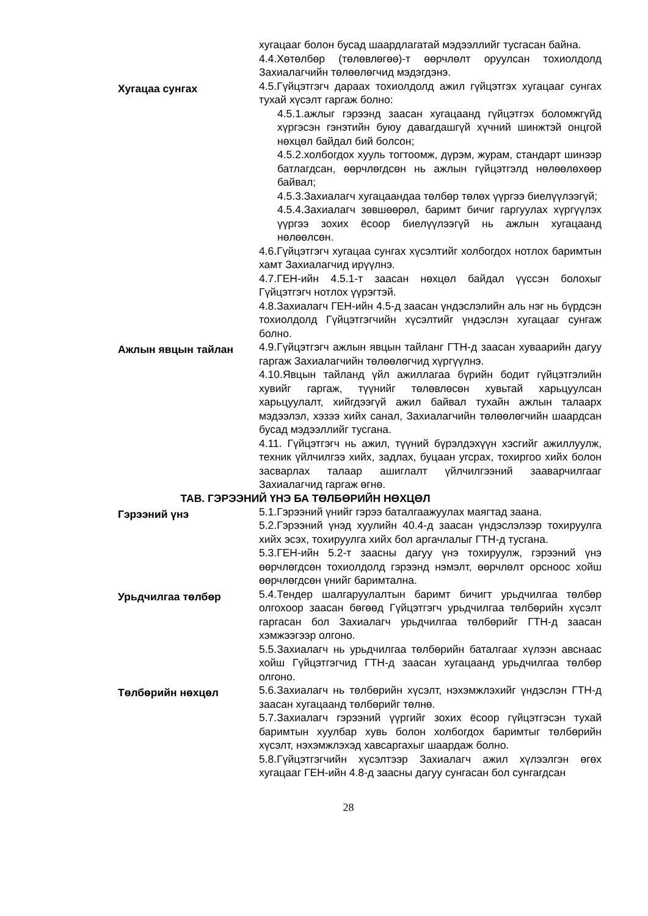хугацааг болон бусад шаардлагатай мэдээллийг тусгасан байна.
4.4.Хөтөлбөр (төлөвлөгөө)-т өөрчлөлт оруулсан тохиолдолд Захиалагчийн төлөөлөгчид мэдэгдэнэ.
Хугацаа сунгах
4.5.Гүйцэтгэгч дараах тохиолдолд ажил гүйцэтгэх хугацааг сунгах тухай хүсэлт гаргаж болно:
4.5.1.ажлыг гэрээнд заасан хугацаанд гүйцэтгэх боломжгүйд хүргэсэн гэнэтийн буюу давагдашгүй хүчний шинжтэй онцгой нөхцөл байдал бий болсон;
4.5.2.холбогдох хууль тогтоомж, дүрэм, журам, стандарт шинээр батлагдсан, өөрчлөгдсөн нь ажлын гүйцэтгэлд нөлөөлөхөөр байвал;
4.5.3.Захиалагч хугацаандаа төлбөр төлөх үүргээ биелүүлээгүй;
4.5.4.Захиалагч зөвшөөрөл, баримт бичиг гаргуулах хүргүүлэх үүргээ зохих ёсоор биелүүлээгүй нь ажлын хугацаанд нөлөөлсөн.
4.6.Гүйцэтгэгч хугацаа сунгах хүсэлтийг холбогдох нотлох баримтын хамт Захиалагчид ирүүлнэ.
4.7.ГЕН-ийн 4.5.1-т заасан нөхцөл байдал үүссэн болохыг Гүйцэтгэгч нотлох үүрэгтэй.
4.8.Захиалагч ГЕН-ийн 4.5-д заасан үндэслэлийн аль нэг нь бүрдсэн тохиолдолд Гүйцэтгэгчийн хүсэлтийг үндэслэн хугацааг сунгаж болно.
Ажлын явцын тайлан
4.9.Гүйцэтгэгч ажлын явцын тайланг ГТН-д заасан хуваарийн дагуу гаргаж Захиалагчийн төлөөлөгчид хүргүүлнэ.
4.10.Явцын тайланд үйл ажиллагаа бүрийн бодит гүйцэтгэлийн хувийг гаргаж, түүнийг төлөвлөсөн хувьтай харьцуулсан харьцуулалт, хийгдээгүй ажил байвал тухайн ажлын талаарх мэдээлэл, хэзээ хийх санал, Захиалагчийн төлөөлөгчийн шаардсан бусад мэдээллийг тусгана.
4.11. Гүйцэтгэгч нь ажил, түүний бүрэлдэхүүн хэсгийг ажиллуулж, техник үйлчилгээ хийх, задлах, буцаан угсрах, тохиргоо хийх болон засварлах талаар ашиглалт үйлчилгээний зааварчилгааг Захиалагчид гаргаж өгнө.
ТАВ. ГЭРЭЭНИЙ ҮНЭ БА ТӨЛБӨРИЙН НӨХЦӨЛ
Гэрээний үнэ
5.1.Гэрээний үнийг гэрээ баталгаажуулах маягтад заана.
5.2.Гэрээний үнэд хуулийн 40.4-д заасан үндэслэлээр тохируулга хийх эсэх, тохируулга хийх бол аргачлалыг ГТН-д тусгана.
5.3.ГЕН-ийн 5.2-т заасны дагуу үнэ тохируулж, гэрээний үнэ өөрчлөгдсөн тохиолдолд гэрээнд нэмэлт, өөрчлөлт орсноос хойш өөрчлөгдсөн үнийг баримтална.
Урьдчилгаа төлбөр
5.4.Тендер шалгаруулалтын баримт бичигт урьдчилгаа төлбөр олгохоор заасан бөгөөд Гүйцэтгэгч урьдчилгаа төлбөрийн хүсэлт гаргасан бол Захиалагч урьдчилгаа төлбөрийг ГТН-д заасан хэмжээгээр олгоно.
5.5.Захиалагч нь урьдчилгаа төлбөрийн баталгааг хүлээн авснаас хойш Гүйцэтгэгчид ГТН-д заасан хугацаанд урьдчилгаа төлбөр олгоно.
Төлбөрийн нөхцөл
5.6.Захиалагч нь төлбөрийн хүсэлт, нэхэмжлэхийг үндэслэн ГТН-д заасан хугацаанд төлбөрийг төлнө.
5.7.Захиалагч гэрээний үүргийг зохих ёсоор гүйцэтгэсэн тухай баримтын хуулбар хувь болон холбогдох баримтыг төлбөрийн хүсэлт, нэхэмжлэхэд хавсаргахыг шаардаж болно.
5.8.Гүйцэтгэгчийн хүсэлтээр Захиалагч ажил хүлээлгэн өгөх хугацааг ГЕН-ийн 4.8-д заасны дагуу сунгасан бол сунгагдсан
28